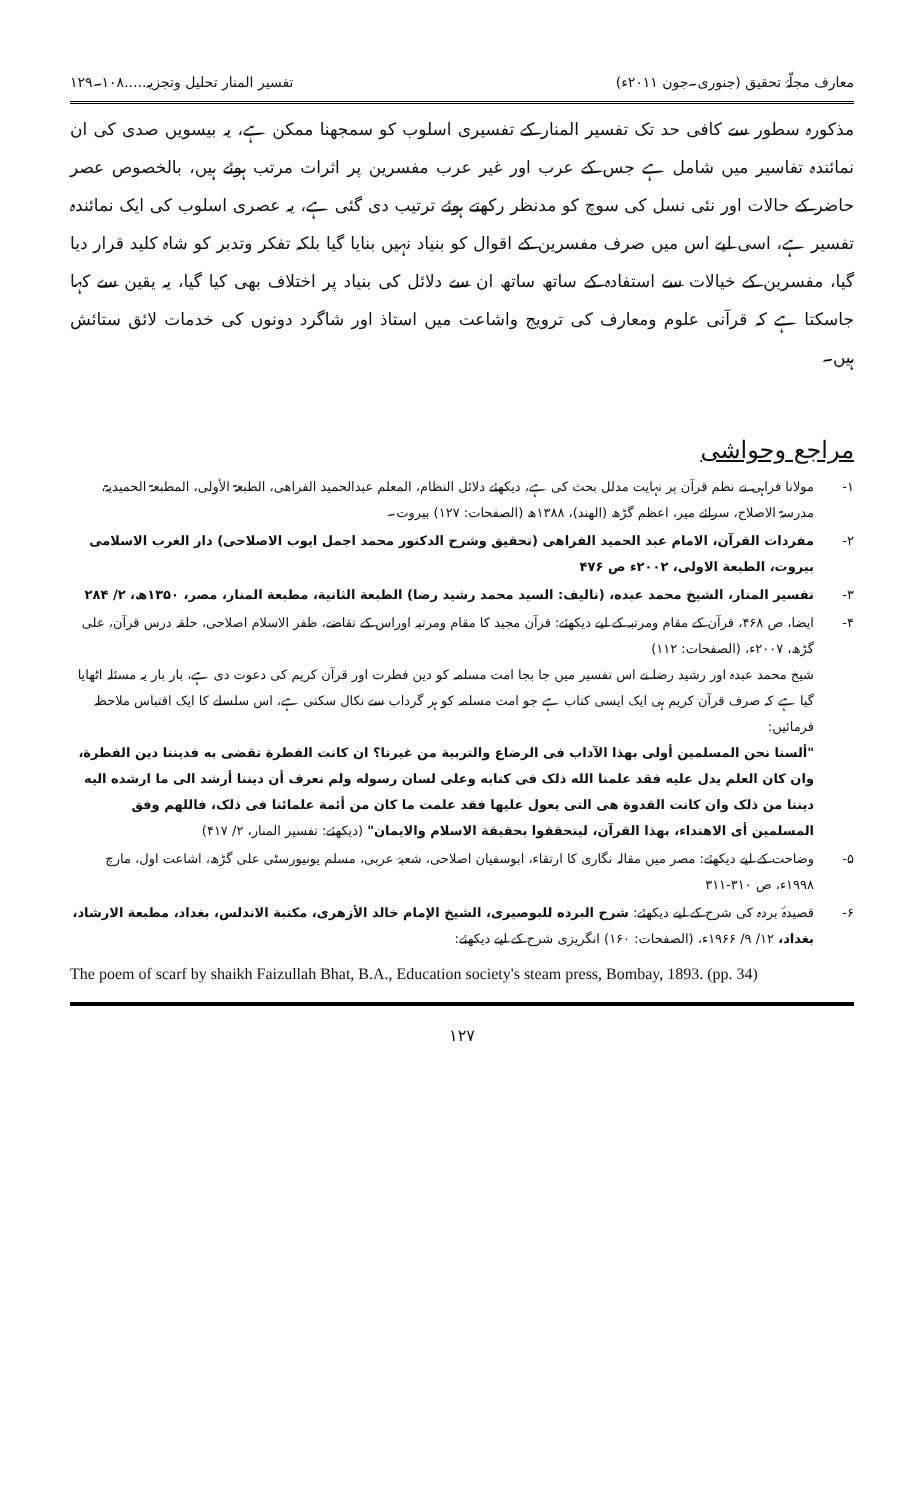معارف مجلّۂ تحقیق (جنوری۔جون ۲۰۱۱ء) تفسیر المنار تحلیل وتجزیہ.....۱۰۸۔۱۲۹
مذکورہ سطور سے کافی حد تک تفسیر المنار کے تفسیری اسلوب کو سمجھنا ممکن ہے، یہ بیسویں صدی کی ان نمائندہ تفاسیر میں شامل ہے جس کے عرب اور غیر عرب مفسرین پر اثرات مرتب ہوئے ہیں، بالخصوص عصر حاضر کے حالات اور نئی نسل کی سوچ کو مدنظر رکھتے ہوئے ترتیب دی گئی ہے، یہ عصری اسلوب کی ایک نمائندہ تفسیر ہے، اسی لیے اس میں صرف مفسرین کے اقوال کو بنیاد نہیں بنایا گیا بلکہ تفکر وتدبر کو شاہ کلید قرار دیا گیا، مفسرین کے خیالات سے استفادہ کے ساتھ ساتھ ان سے دلائل کی بنیاد پر اختلاف بھی کیا گیا، یہ یقین سے کہا جاسکتا ہے کہ قرآنی علوم ومعارف کی ترویج واشاعت میں استاذ اور شاگرد دونوں کی خدمات لائق ستائش ہیں۔
مراجع وحواشی
۱- مولانا فراہی نے نظم قرآن پر نہایت مدلل بحث کی ہے، دیکھئے دلائل النظام، المعلم عبدالحمید الفراهی، الطبعۃ الأولی، المطبعۃ الحمیدیۃ، مدرسۃ الاصلاح، سرائے میر، اعظم گڑھ (الهند)، ۱۳۸۸ھ (الصفحات: ۱۲۷) بیروت۔
۲- مفردات القرآن، الامام عبد الحمید الفراهی (تحقیق وشرح الدکتور محمد اجمل ایوب الاصلاحی) دار الغرب الاسلامی بیروت، الطبعة الاولی، ۲۰۰۲ء ص ۴۷۶
۳- تفسیر المنار، الشیخ محمد عبده، (تالیف: السید محمد رشید رضا) الطبعة الثانیة، مطبعة المنار، مصر، ۱۳۵۰ھ، ۲/ ۲۸۴
۴- ایضا، ص ۴۶۸، قرآن کے مقام ومرتبہ کے لیے دیکھئے: قرآن مجید کا مقام ومرتبہ اوراس کے تقاضے، ظفر الاسلام اصلاحی، حلقہ درس قرآن، علی گڑھ، ۲۰۰۷ء، (الصفحات: ۱۱۲)
شیخ محمد عبدہ اور رشید رضا نے اس تفسیر میں جا بجا امت مسلمہ کو دین فطرت اور قرآن کریم کی دعوت دی ہے، بار بار یہ مسئلہ اٹھایا گیا ہے کہ صرف قرآن کریم ہی ایک ایسی کتاب ہے جو امت مسلمہ کو ہر گرداب سے نکال سکتی ہے، اس سلسلے کا ایک اقتباس ملاحظہ فرمائیں:
"ألسنا نحن المسلمین أولی بهذا الآداب فی الرضاع والتربیة من غیرنا؟ ان کانت الفطرة تقضی به فدیننا دین الفطرة، وان کان العلم یدل علیه فقد علمنا الله ذلک فی کتابه وعلی لسان رسوله ولم نعرف أن دیننا أرشد الی ما ارشده الیه دیننا من ذلک وان کانت القدوة هی التی یعول علیها فقد علمت ما کان من أئمة علمائنا فی ذلک، فاللهم وفق المسلمین أی الاهتداء، بهذا القرآن، لیتحققوا بحقیقة الاسلام والایمان" (دیکھئے: تفسیر المنار، ۲/ ۴۱۷)
۵- وضاحت کے لیے دیکھئے: مصر میں مقالہ نگاری کا ارتقاء، ابوسفیان اصلاحی، شعبۂ عربی، مسلم یونیورسٹی علی گڑھ، اشاعت اول، مارچ ۱۹۹۸ء، ص ۳۱۰-۳۱۱
۶- قصیدۂ بردہ کی شرح کے لیے دیکھئے: شرح البرده للبوصیری، الشیخ الإمام خالد الأزهری، مکتبة الاندلس، بغداد، مطبعة الارشاد، بغداد، ۱۲/ ۹/ ۱۹۶۶ء، (الصفحات: ۱۶۰) انگریزی شرح کے لیے دیکھئے:
The poem of scarf by shaikh Faizullah Bhat, B.A., Education society's steam press, Bombay, 1893. (pp. 34)
۱۲۷